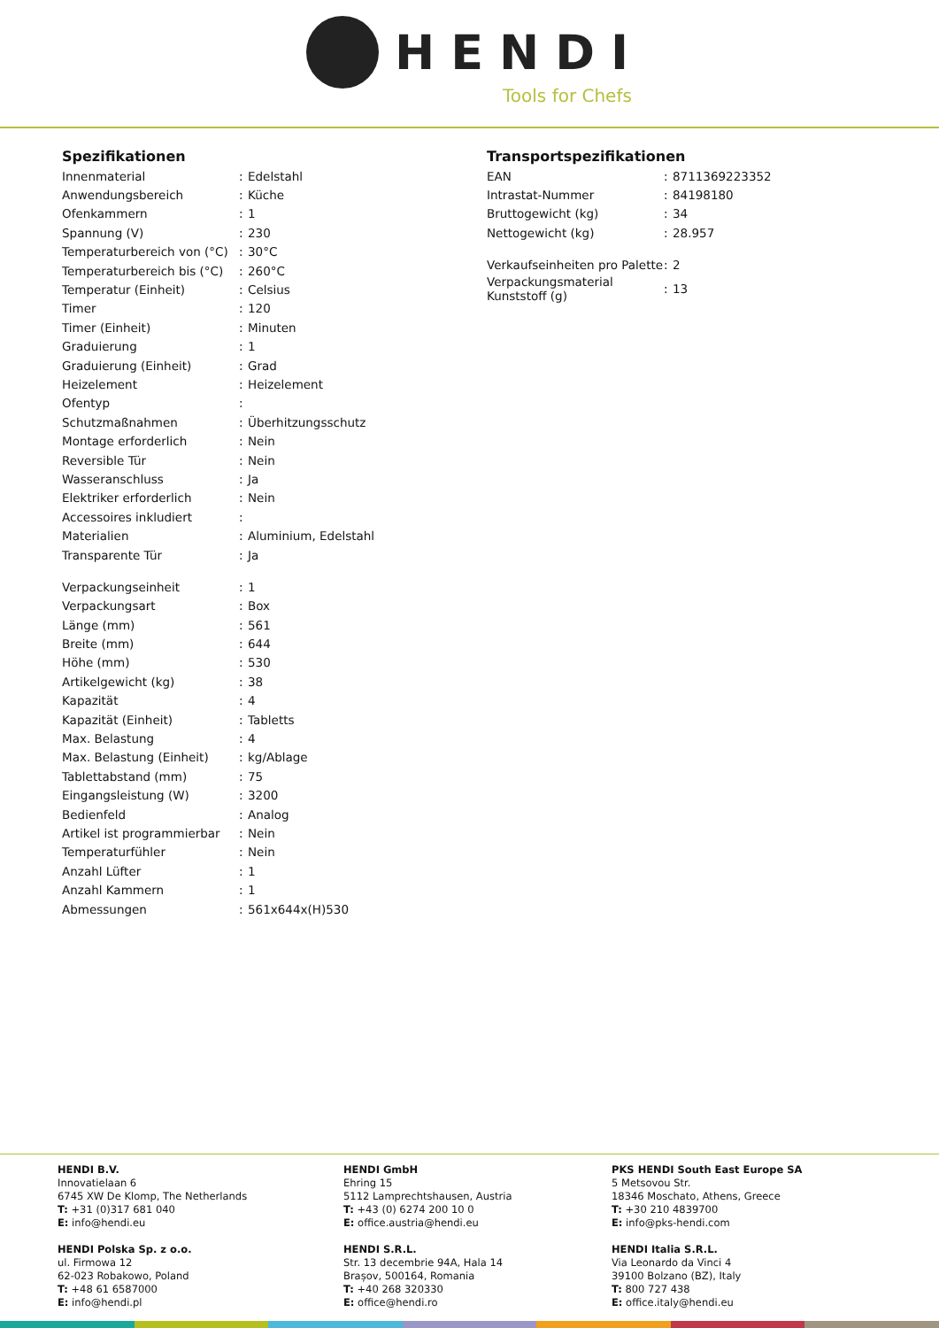HENDI
Tools for Chefs
Spezifikationen
| Innenmaterial | : | Edelstahl |
| Anwendungsbereich | : | Küche |
| Ofenkammern | : | 1 |
| Spannung (V) | : | 230 |
| Temperaturbereich von (°C) | : | 30°C |
| Temperaturbereich bis (°C) | : | 260°C |
| Temperatur (Einheit) | : | Celsius |
| Timer | : | 120 |
| Timer (Einheit) | : | Minuten |
| Graduierung | : | 1 |
| Graduierung (Einheit) | : | Grad |
| Heizelement | : | Heizelement |
| Ofentyp | : | |
| Schutzmaßnahmen | : | Überhitzungsschutz |
| Montage erforderlich | : | Nein |
| Reversible Tür | : | Nein |
| Wasseranschluss | : | Ja |
| Elektriker erforderlich | : | Nein |
| Accessoires inkludiert | : | |
| Materialien | : | Aluminium, Edelstahl |
| Transparente Tür | : | Ja |
| Verpackungseinheit | : | 1 |
| Verpackungsart | : | Box |
| Länge (mm) | : | 561 |
| Breite (mm) | : | 644 |
| Höhe (mm) | : | 530 |
| Artikelgewicht (kg) | : | 38 |
| Kapazität | : | 4 |
| Kapazität (Einheit) | : | Tabletts |
| Max. Belastung | : | 4 |
| Max. Belastung (Einheit) | : | kg/Ablage |
| Tablettabstand (mm) | : | 75 |
| Eingangsleistung (W) | : | 3200 |
| Bedienfeld | : | Analog |
| Artikel ist programmierbar | : | Nein |
| Temperaturfühler | : | Nein |
| Anzahl Lüfter | : | 1 |
| Anzahl Kammern | : | 1 |
| Abmessungen | : | 561x644x(H)530 |
Transportspezifikationen
| EAN | : | 8711369223352 |
| Intrastat-Nummer | : | 84198180 |
| Bruttogewicht (kg) | : | 34 |
| Nettogewicht (kg) | : | 28.957 |
| Verkaufseinheiten pro Palette | : | 2 |
| Verpackungsmaterial Kunststoff (g) | : | 13 |
HENDI B.V.
Innovatielaan 6
6745 XW De Klomp, The Netherlands
T: +31 (0)317 681 040
E: info@hendi.eu
HENDI GmbH
Ehring 15
5112 Lamprechtshausen, Austria
T: +43 (0) 6274 200 10 0
E: office.austria@hendi.eu
PKS HENDI South East Europe SA
5 Metsovou Str.
18346 Moschato, Athens, Greece
T: +30 210 4839700
E: info@pks-hendi.com
HENDI Polska Sp. z o.o.
ul. Firmowa 12
62-023 Robakowo, Poland
T: +48 61 6587000
E: info@hendi.pl
HENDI S.R.L.
Str. 13 decembrie 94A, Hala 14
Brașov, 500164, Romania
T: +40 268 320330
E: office@hendi.ro
HENDI Italia S.R.L.
Via Leonardo da Vinci 4
39100 Bolzano (BZ), Italy
T: 800 727 438
E: office.italy@hendi.eu